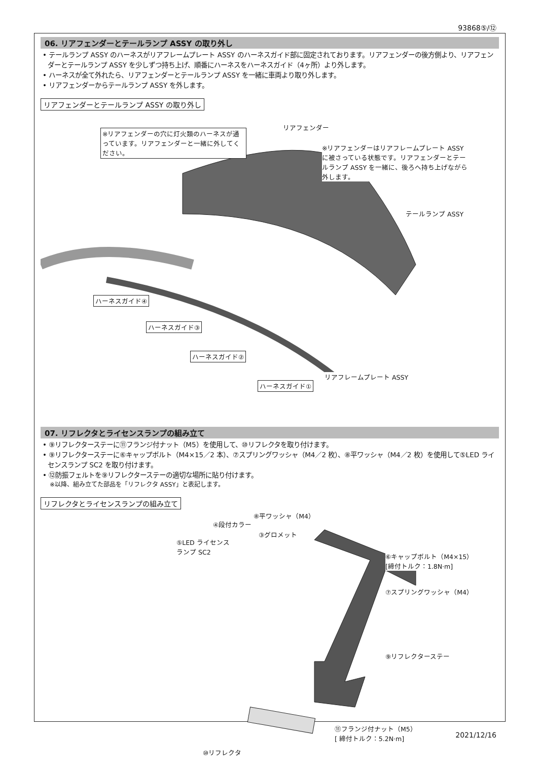93868⑤/⑫
06. リアフェンダーとテールランプ ASSY の取り外し
• テールランプ ASSY のハーネスがリアフレームプレート ASSY のハーネスガイド部に固定されております。リアフェンダーの後方側より、リアフェンダーとテールランプ ASSY を少しずつ持ち上げ、順番にハーネスをハーネスガイド（4ヶ所）より外します。
• ハーネスが全て外れたら、リアフェンダーとテールランプ ASSY を一緒に車両より取り外します。
• リアフェンダーからテールランプ ASSY を外します。
リアフェンダーとテールランプ ASSY の取り外し
※リアフェンダーの穴に灯火類のハーネスが通っています。リアフェンダーと一緒に外してください。
リアフェンダー
※リアフェンダーはリアフレームプレート ASSY に被さっている状態です。リアフェンダーとテールランプ ASSY を一緒に、後ろへ持ち上げながら外します。
テールランプ ASSY
ハーネスガイド④
ハーネスガイド③
ハーネスガイド②
リアフレームプレート ASSY
ハーネスガイド①
07. リフレクタとライセンスランプの組み立て
• ⑨リフレクターステーに⑪フランジ付ナット（M5）を使用して、⑩リフレクタを取り付けます。
• ⑨リフレクターステーに⑥キャップボルト（M4×15／2 本）、⑦スプリングワッシャ（M4／2 枚）、⑧平ワッシャ（M4／2 枚）を使用して⑤LED ライセンスランプ SC2 を取り付けます。
• ⑫防振フェルトを⑨リフレクターステーの適切な場所に貼り付けます。
※以降、組み立てた部品を「リフレクタ ASSY」と表記します。
リフレクタとライセンスランプの組み立て
⑧平ワッシャ（M4）
④段付カラー
③グロメット
⑤LED ライセンス
ランプ SC2
⑥キャップボルト（M4×15）
[締付トルク：1.8N·m]
⑦スプリングワッシャ（M4）
⑨リフレクターステー
⑪フランジ付ナット（M5）
[ 締付トルク：5.2N·m]
⑩リフレクタ
2021/12/16